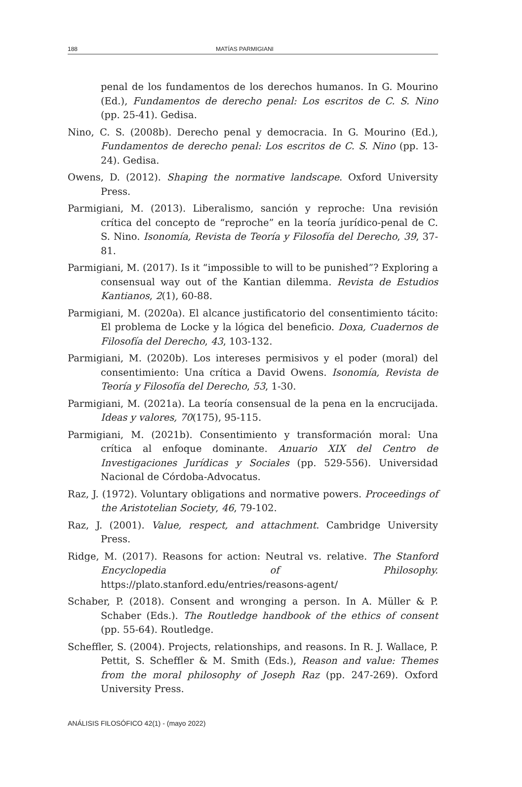188 MATÍAS PARMIGIANI
penal de los fundamentos de los derechos humanos. In G. Mourino (Ed.), Fundamentos de derecho penal: Los escritos de C. S. Nino (pp. 25-41). Gedisa.
Nino, C. S. (2008b). Derecho penal y democracia. In G. Mourino (Ed.), Fundamentos de derecho penal: Los escritos de C. S. Nino (pp. 13-24). Gedisa.
Owens, D. (2012). Shaping the normative landscape. Oxford University Press.
Parmigiani, M. (2013). Liberalismo, sanción y reproche: Una revisión crítica del concepto de “reproche” en la teoría jurídico-penal de C. S. Nino. Isonomía, Revista de Teoría y Filosofía del Derecho, 39, 37-81.
Parmigiani, M. (2017). Is it “impossible to will to be punished”? Exploring a consensual way out of the Kantian dilemma. Revista de Estudios Kantianos, 2(1), 60-88.
Parmigiani, M. (2020a). El alcance justificatorio del consentimiento tácito: El problema de Locke y la lógica del beneficio. Doxa, Cuadernos de Filosofía del Derecho, 43, 103-132.
Parmigiani, M. (2020b). Los intereses permisivos y el poder (moral) del consentimiento: Una crítica a David Owens. Isonomía, Revista de Teoría y Filosofía del Derecho, 53, 1-30.
Parmigiani, M. (2021a). La teoría consensual de la pena en la encrucijada. Ideas y valores, 70(175), 95-115.
Parmigiani, M. (2021b). Consentimiento y transformación moral: Una crítica al enfoque dominante. Anuario XIX del Centro de Investigaciones Jurídicas y Sociales (pp. 529-556). Universidad Nacional de Córdoba-Advocatus.
Raz, J. (1972). Voluntary obligations and normative powers. Proceedings of the Aristotelian Society, 46, 79-102.
Raz, J. (2001). Value, respect, and attachment. Cambridge University Press.
Ridge, M. (2017). Reasons for action: Neutral vs. relative. The Stanford Encyclopedia of Philosophy. https://plato.stanford.edu/entries/reasons-agent/
Schaber, P. (2018). Consent and wronging a person. In A. Müller & P. Schaber (Eds.). The Routledge handbook of the ethics of consent (pp. 55-64). Routledge.
Scheffler, S. (2004). Projects, relationships, and reasons. In R. J. Wallace, P. Pettit, S. Scheffler & M. Smith (Eds.), Reason and value: Themes from the moral philosophy of Joseph Raz (pp. 247-269). Oxford University Press.
ANÁLISIS FILOSÓFICO 42(1) - (mayo 2022)